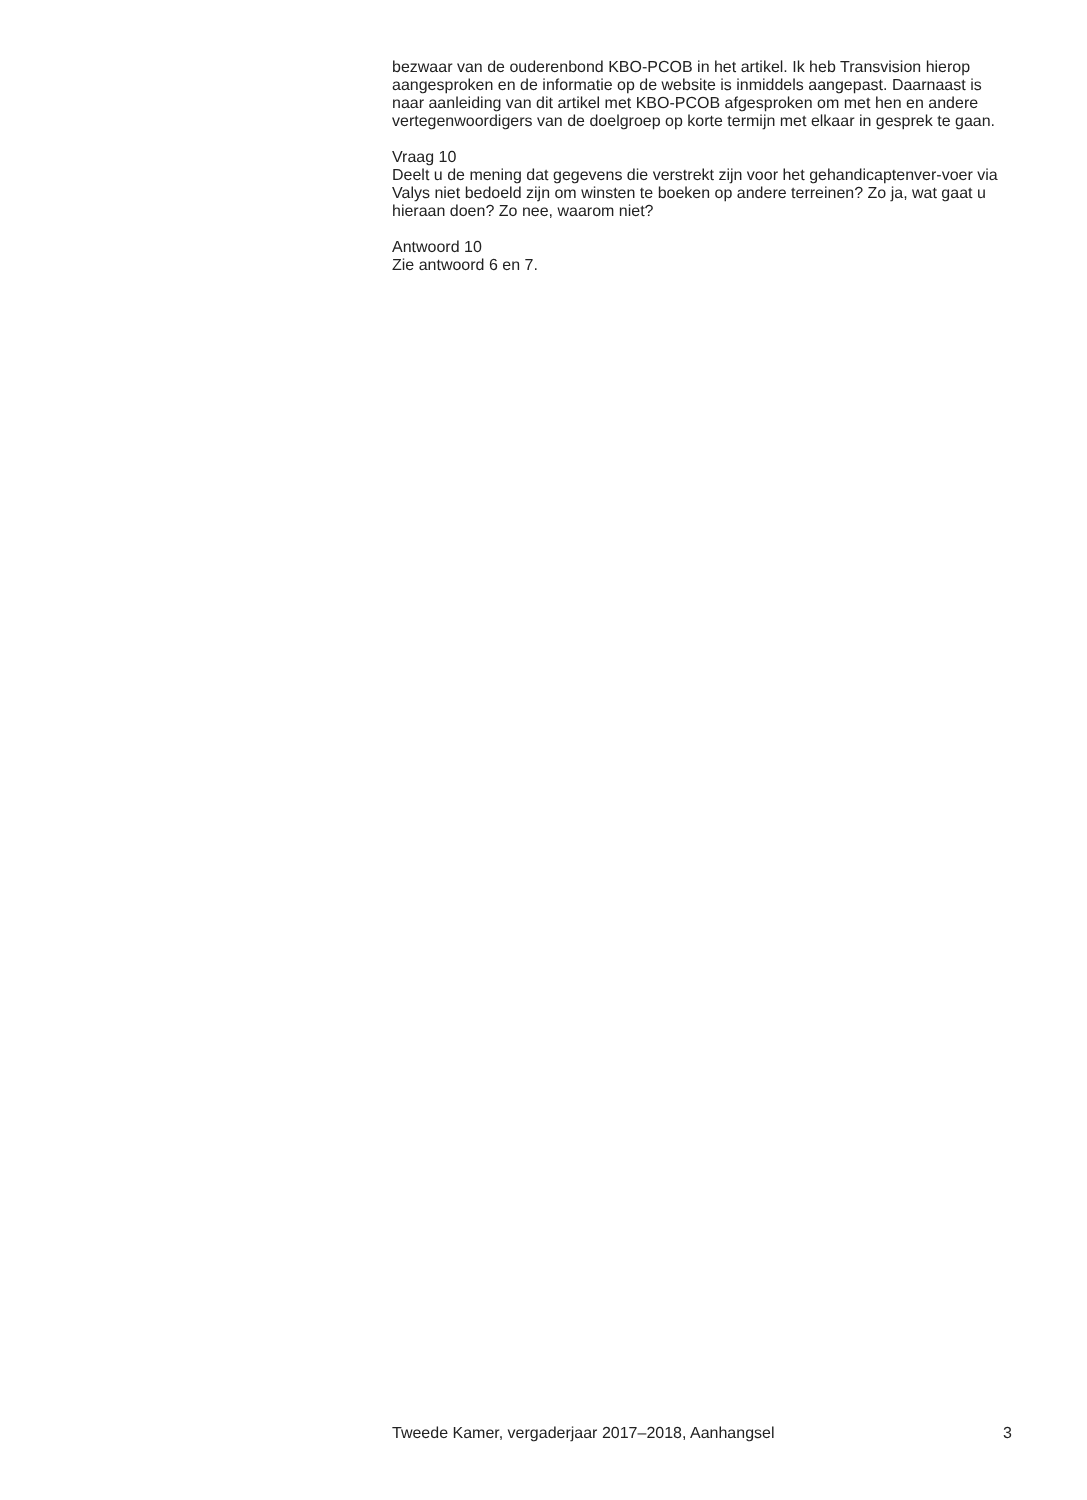bezwaar van de ouderenbond KBO-PCOB in het artikel. Ik heb Transvision hierop aangesproken en de informatie op de website is inmiddels aangepast. Daarnaast is naar aanleiding van dit artikel met KBO-PCOB afgesproken om met hen en andere vertegenwoordigers van de doelgroep op korte termijn met elkaar in gesprek te gaan.
Vraag 10
Deelt u de mening dat gegevens die verstrekt zijn voor het gehandicaptenver-voer via Valys niet bedoeld zijn om winsten te boeken op andere terreinen? Zo ja, wat gaat u hieraan doen? Zo nee, waarom niet?
Antwoord 10
Zie antwoord 6 en 7.
Tweede Kamer, vergaderjaar 2017–2018, Aanhangsel 3